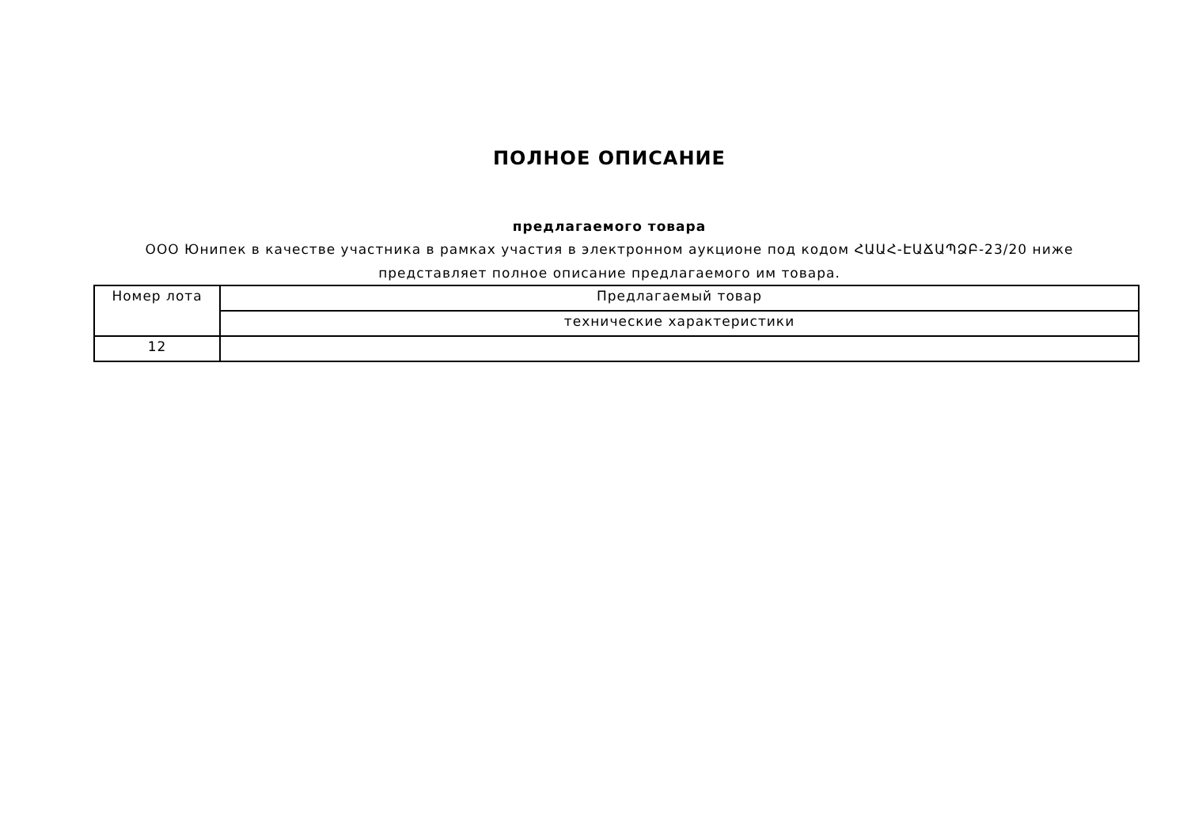ПОЛНОЕ ОПИСАНИЕ
предлагаемого товара
ООО Юнипек в качестве участника в рамках участия в электронном аукционе под кодом ՀԱԱՀ-ԷԱՃԱՊՁԲ-23/20 ниже представляет полное описание предлагаемого им товара.
| Номер лота | Предлагаемый товар |
| --- | --- |
| | технические характеристики |
| 12 | |